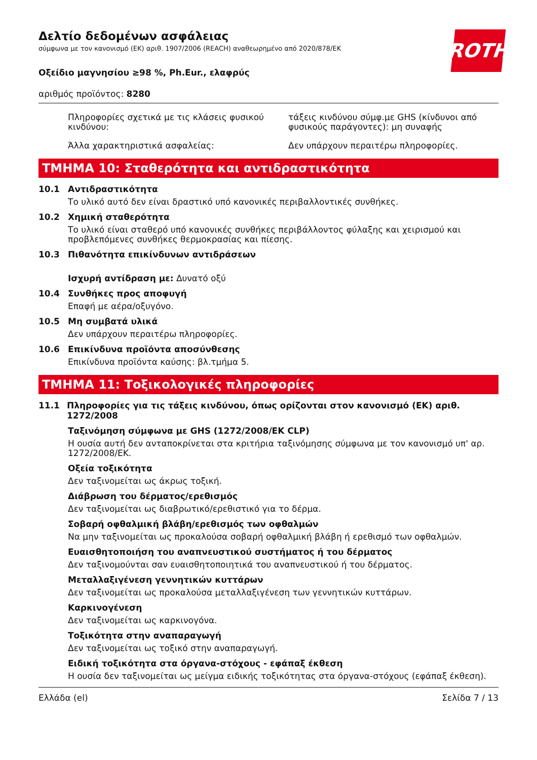ROTH
Δελτίο δεδομένων ασφάλειας
σύμφωνα με τον κανονισμό (ΕΚ) αριθ. 1907/2006 (REACH) αναθεωρημένο από 2020/878/ΕΚ
Οξείδιο μαγνησίου ≥98 %, Ph.Eur., ελαφρύς
αριθμός προϊόντος: 8280
Πληροφορίες σχετικά με τις κλάσεις φυσικού κινδύνου:
τάξεις κινδύνου σύμφ.με GHS (κίνδυνοι από φυσικούς παράγοντες): μη συναφής
Άλλα χαρακτηριστικά ασφαλείας: Δεν υπάρχουν περαιτέρω πληροφορίες.
ΤΜΗΜΑ 10: Σταθερότητα και αντιδραστικότητα
10.1 Αντιδραστικότητα
Το υλικό αυτό δεν είναι δραστικό υπό κανονικές περιβαλλοντικές συνθήκες.
10.2 Χημική σταθερότητα
Το υλικό είναι σταθερό υπό κανονικές συνθήκες περιβάλλοντος φύλαξης και χειρισμού και προβλεπόμενες συνθήκες θερμοκρασίας και πίεσης.
10.3 Πιθανότητα επικίνδυνων αντιδράσεων
Ισχυρή αντίδραση με: Δυνατό οξύ
10.4 Συνθήκες προς αποφυγή
Επαφή με αέρα/οξυγόνο.
10.5 Μη συμβατά υλικά
Δεν υπάρχουν περαιτέρω πληροφορίες.
10.6 Επικίνδυνα προϊόντα αποσύνθεσης
Επικίνδυνα προϊόντα καύσης: βλ.τμήμα 5.
ΤΜΗΜΑ 11: Τοξικολογικές πληροφορίες
11.1 Πληροφορίες για τις τάξεις κινδύνου, όπως ορίζονται στον κανονισμό (ΕΚ) αριθ. 1272/2008
Ταξινόμηση σύμφωνα με GHS (1272/2008/EK CLP)
Η ουσία αυτή δεν ανταποκρίνεται στα κριτήρια ταξινόμησης σύμφωνα με τον κανονισμό υπ' αρ. 1272/2008/ΕΚ.
Οξεία τοξικότητα
Δεν ταξινομείται ως άκρως τοξική.
Διάβρωση του δέρματος/ερεθισμός
Δεν ταξινομείται ως διαβρωτικό/ερεθιστικό για το δέρμα.
Σοβαρή οφθαλμική βλάβη/ερεθισμός των οφθαλμών
Να μην ταξινομείται ως προκαλούσα σοβαρή οφθαλμική βλάβη ή ερεθισμό των οφθαλμών.
Ευαισθητοποιήση του αναπνευστικού συστήματος ή του δέρματος
Δεν ταξινομούνται σαν ευαισθητοποιητικά του αναπνευστικού ή του δέρματος.
Μεταλλαξιγένεση γεννητικών κυττάρων
Δεν ταξινομείται ως προκαλούσα μεταλλαξιγένεση των γεννητικών κυττάρων.
Καρκινογένεση
Δεν ταξινομείται ως καρκινογόνα.
Τοξικότητα στην αναπαραγωγή
Δεν ταξινομείται ως τοξικό στην αναπαραγωγή.
Ειδική τοξικότητα στα όργανα-στόχους - εφάπαξ έκθεση
Η ουσία δεν ταξινομείται ως μείγμα ειδικής τοξικότητας στα όργανα-στόχους (εφάπαξ έκθεση).
Ελλάδα (el) Σελίδα 7 / 13